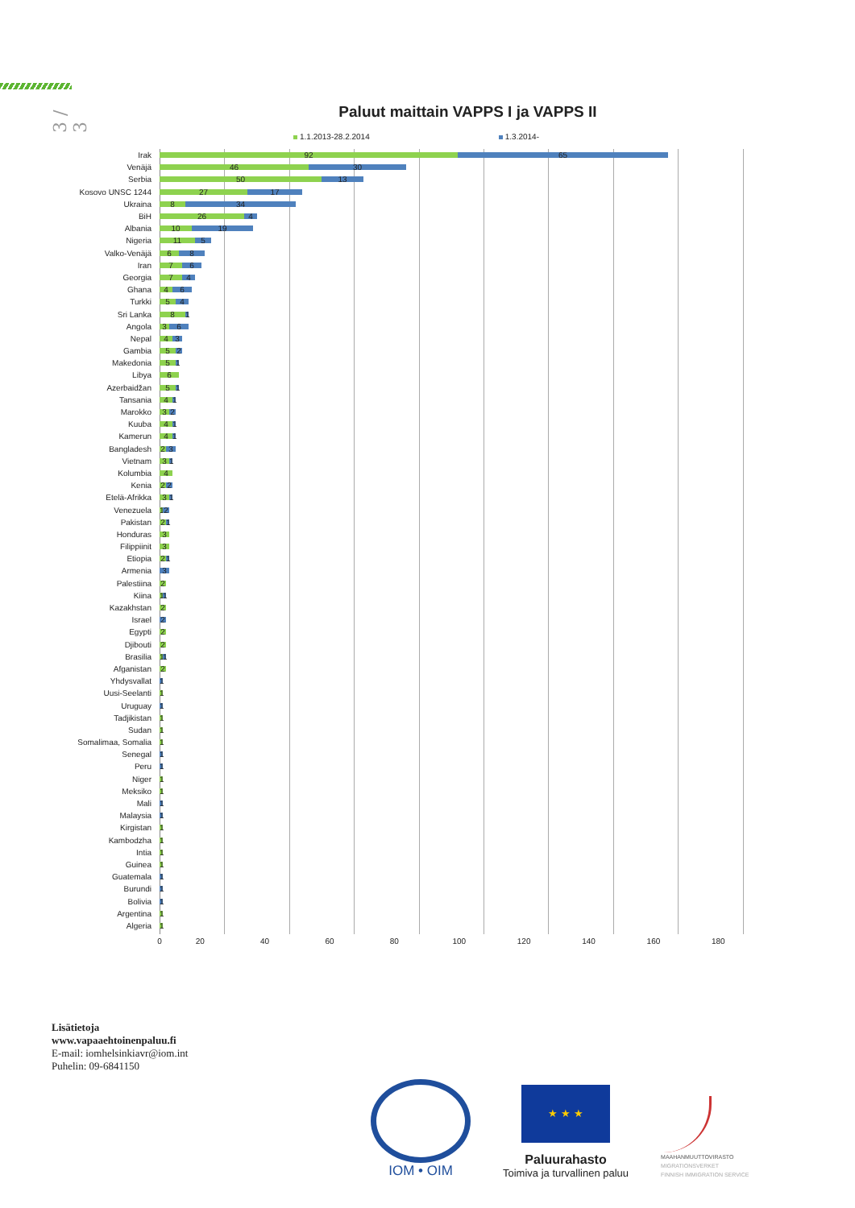3 / 3
Paluut maittain VAPPS I ja VAPPS II
1.1.2013-28.2.2014 1.3.2014-
Irak
92 65
Venäjä
46 30
Serbia
50 13
Kosovo UNSC 1244
27 17
Ukraina
8 34
BiH
26 4
Albania
10 19
Nigeria
11 5
Valko-Venäjä
6 8
Iran
7 6
Georgia
7 4
Ghana
4 6
Turkki
5 4
Sri Lanka
8 1
Angola
3 6
Nepal
4 3
Gambia
5 2
Makedonia
5 1
Libya
6
Azerbaidžan
5 1
Tansania
4 1
Marokko
3 2
Kuuba
4 1
Kamerun
4 1
Bangladesh
2 3
Vietnam
3 1
Kolumbia
4
Kenia
2 2
Etelä-Afrikka
3 1
Venezuela
1 2
Pakistan
2 1
Honduras
3
Filippiinit
3
Etiopia
2 1
Armenia
3
Palestiina
2
Kiina
1 1
Kazakhstan
2
Israel
2
Egypti
2
Djibouti
2
Brasilia
1 1
Afganistan
2
Yhdysvallat
1
Uusi-Seelanti
1
Uruguay
1
Tadjikistan
1
Sudan
1
Somalimaa, Somalia
1
Senegal
1
Peru
1
Niger
1
Meksiko
1
Mali
1
Malaysia
1
Kirgistan
1
Kambodzha
1
Intia
1
Guinea
1
Guatemala
1
Burundi
1
Bolivia
1
Argentina
1
Algeria
1
0 20 40 60 80 100 120 140 160 180
Lisätietoja
www.vapaaehtoinenpaluu.fi
E-mail: iomhelsinkiavr@iom.int
Puhelin: 09-6841150
IOM • OIM
★ ★ ★
Paluurahasto
Toimiva ja turvallinen paluu
MAAHANMUUTTOVIRASTO
MIGRATIONSVERKET
FINNISH IMMIGRATION SERVICE